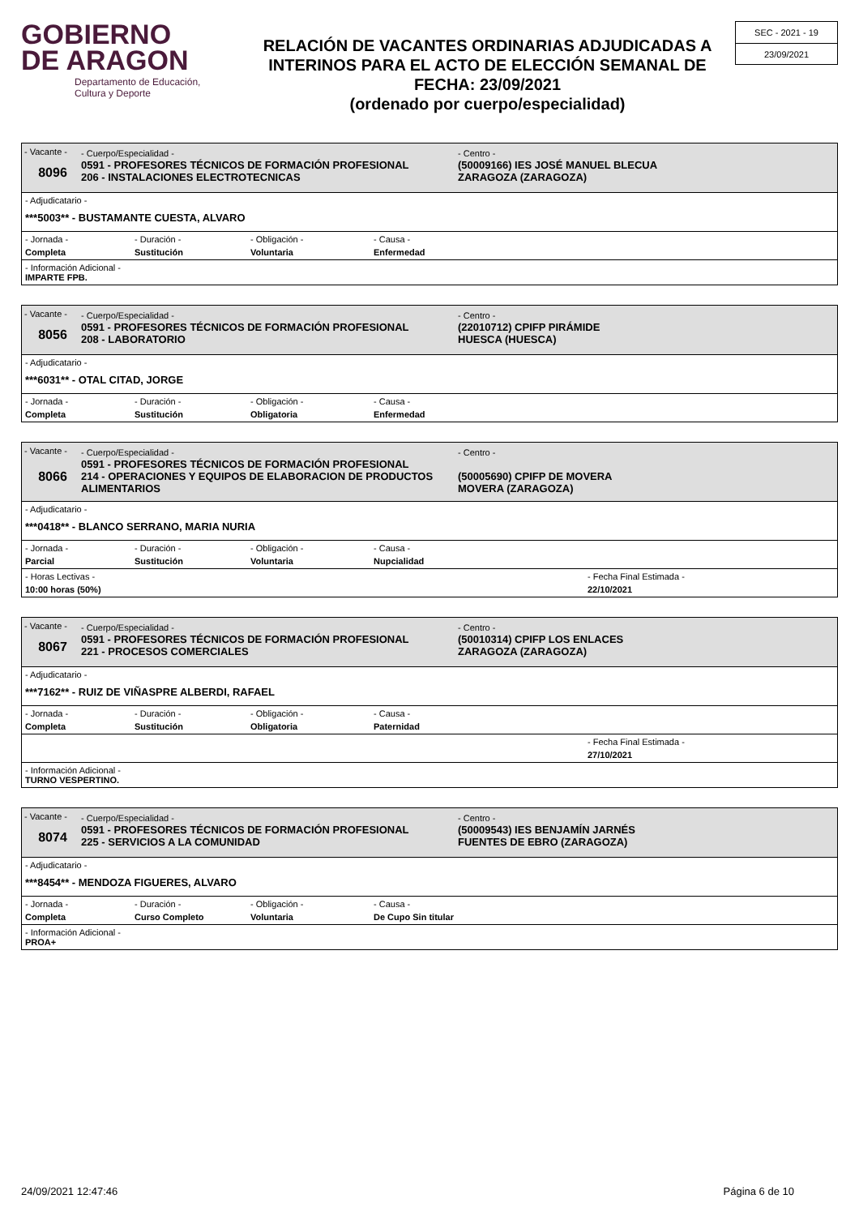GOBIERNO
DE ARAGON
Departamento de Educación,
Cultura y Deporte
RELACIÓN DE VACANTES ORDINARIAS ADJUDICADAS A INTERINOS PARA EL ACTO DE ELECCIÓN SEMANAL DE FECHA: 23/09/2021
(ordenado por cuerpo/especialidad)
SEC - 2021 - 19
23/09/2021
- Vacante -
8096
- Cuerpo/Especialidad -
0591 - PROFESORES TÉCNICOS DE FORMACIÓN PROFESIONAL
206 - INSTALACIONES ELECTROTECNICAS
- Centro -
(50009166) IES JOSÉ MANUEL BLECUA
ZARAGOZA (ZARAGOZA)
- Adjudicatario -
***5003** - BUSTAMANTE CUESTA, ALVARO
- Jornada -
- Duración -
- Obligación -
- Causa -
Completa Sustitución Voluntaria Enfermedad
- Información Adicional -
IMPARTE FPB.
- Vacante -
8056
- Cuerpo/Especialidad -
0591 - PROFESORES TÉCNICOS DE FORMACIÓN PROFESIONAL
208 - LABORATORIO
- Centro -
(22010712) CPIFP PIRÁMIDE
HUESCA (HUESCA)
- Adjudicatario -
***6031** - OTAL CITAD, JORGE
- Jornada -
- Duración -
- Obligación -
- Causa -
Completa Sustitución Obligatoria Enfermedad
- Vacante -
8066
- Cuerpo/Especialidad -
0591 - PROFESORES TÉCNICOS DE FORMACIÓN PROFESIONAL
214 - OPERACIONES Y EQUIPOS DE ELABORACION DE PRODUCTOS ALIMENTARIOS
- Centro -
(50005690) CPIFP DE MOVERA
MOVERA (ZARAGOZA)
- Adjudicatario -
***0418** - BLANCO SERRANO, MARIA NURIA
- Jornada -
- Duración -
- Obligación -
- Causa -
Parcial Sustitución Voluntaria Nupcialidad
- Horas Lectivas -
- Fecha Final Estimada -
10:00 horas (50%) 22/10/2021
- Vacante -
8067
- Cuerpo/Especialidad -
0591 - PROFESORES TÉCNICOS DE FORMACIÓN PROFESIONAL
221 - PROCESOS COMERCIALES
- Centro -
(50010314) CPIFP LOS ENLACES
ZARAGOZA (ZARAGOZA)
- Adjudicatario -
***7162** - RUIZ DE VIÑASPRE ALBERDI, RAFAEL
- Jornada -
- Duración -
- Obligación -
- Causa -
Completa Sustitución Obligatoria Paternidad
- Fecha Final Estimada -
27/10/2021
- Información Adicional -
TURNO VESPERTINO.
- Vacante -
8074
- Cuerpo/Especialidad -
0591 - PROFESORES TÉCNICOS DE FORMACIÓN PROFESIONAL
225 - SERVICIOS A LA COMUNIDAD
- Centro -
(50009543) IES BENJAMÍN JARNÉS
FUENTES DE EBRO (ZARAGOZA)
- Adjudicatario -
***8454** - MENDOZA FIGUERES, ALVARO
- Jornada -
- Duración -
- Obligación -
- Causa -
Completa Curso Completo Voluntaria De Cupo Sin titular
- Información Adicional -
PROA+
24/09/2021 12:47:46 Página 6 de 10